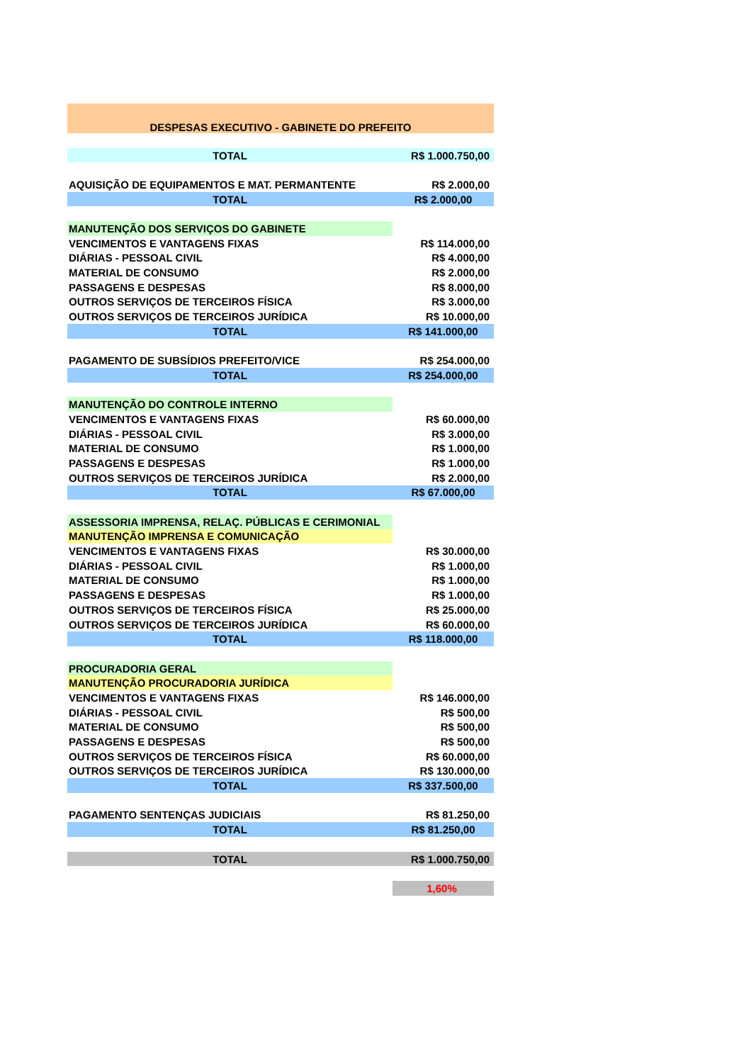| DESPESAS EXECUTIVO - GABINETE DO PREFEITO | |
| TOTAL | R$ 1.000.750,00 |
| AQUISIÇÃO DE EQUIPAMENTOS E MAT. PERMANTENTE | R$ 2.000,00 |
| TOTAL | R$ 2.000,00 |
| MANUTENÇÃO DOS SERVIÇOS DO GABINETE | |
| VENCIMENTOS E VANTAGENS FIXAS | R$ 114.000,00 |
| DIÁRIAS - PESSOAL CIVIL | R$ 4.000,00 |
| MATERIAL DE CONSUMO | R$ 2.000,00 |
| PASSAGENS E DESPESAS | R$ 8.000,00 |
| OUTROS SERVIÇOS DE TERCEIROS FÍSICA | R$ 3.000,00 |
| OUTROS SERVIÇOS DE TERCEIROS JURÍDICA | R$ 10.000,00 |
| TOTAL | R$ 141.000,00 |
| PAGAMENTO DE SUBSÍDIOS PREFEITO/VICE | R$ 254.000,00 |
| TOTAL | R$ 254.000,00 |
| MANUTENÇÃO DO CONTROLE INTERNO | |
| VENCIMENTOS E VANTAGENS FIXAS | R$ 60.000,00 |
| DIÁRIAS - PESSOAL CIVIL | R$ 3.000,00 |
| MATERIAL DE CONSUMO | R$ 1.000,00 |
| PASSAGENS E DESPESAS | R$ 1.000,00 |
| OUTROS SERVIÇOS DE TERCEIROS JURÍDICA | R$ 2.000,00 |
| TOTAL | R$ 67.000,00 |
| ASSESSORIA IMPRENSA, RELAÇ. PÚBLICAS E CERIMONIAL | |
| MANUTENÇÃO IMPRENSA E COMUNICAÇÃO | |
| VENCIMENTOS E VANTAGENS FIXAS | R$ 30.000,00 |
| DIÁRIAS - PESSOAL CIVIL | R$ 1.000,00 |
| MATERIAL DE CONSUMO | R$ 1.000,00 |
| PASSAGENS E DESPESAS | R$ 1.000,00 |
| OUTROS SERVIÇOS DE TERCEIROS FÍSICA | R$ 25.000,00 |
| OUTROS SERVIÇOS DE TERCEIROS JURÍDICA | R$ 60.000,00 |
| TOTAL | R$ 118.000,00 |
| PROCURADORIA GERAL | |
| MANUTENÇÃO PROCURADORIA JURÍDICA | |
| VENCIMENTOS E VANTAGENS FIXAS | R$ 146.000,00 |
| DIÁRIAS - PESSOAL CIVIL | R$ 500,00 |
| MATERIAL DE CONSUMO | R$ 500,00 |
| PASSAGENS E DESPESAS | R$ 500,00 |
| OUTROS SERVIÇOS DE TERCEIROS FÍSICA | R$ 60.000,00 |
| OUTROS SERVIÇOS DE TERCEIROS JURÍDICA | R$ 130.000,00 |
| TOTAL | R$ 337.500,00 |
| PAGAMENTO SENTENÇAS JUDICIAIS | R$ 81.250,00 |
| TOTAL | R$ 81.250,00 |
| TOTAL | R$ 1.000.750,00 |
| | 1,60% |